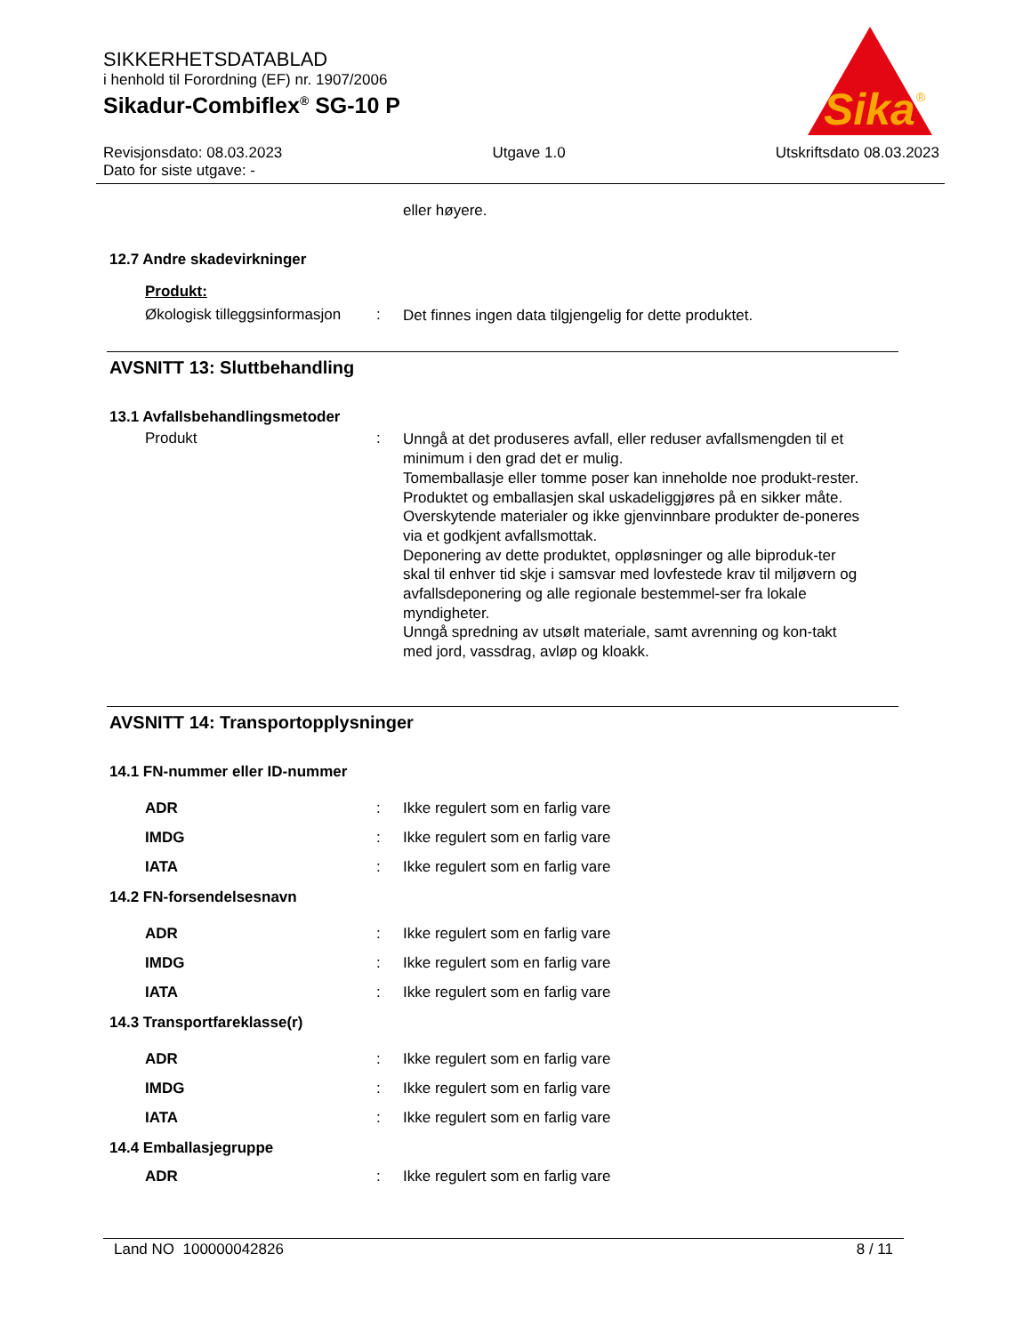SIKKERHETSDATABLAD
i henhold til Forordning (EF) nr. 1907/2006
Sikadur-Combiflex<sup>®</sup> SG-10 P
Sika
®
Revisjonsdato: 08.03.2023 Utgave 1.0 Utskriftsdato 08.03.2023
Dato for siste utgave: -
eller høyere.
12.7 Andre skadevirkninger
Produkt:
Økologisk tilleggsinformasjon
:
Det finnes ingen data tilgjengelig for dette produktet.
AVSNITT 13: Sluttbehandling
13.1 Avfallsbehandlingsmetoder
Produkt :
Unngå at det produseres avfall, eller reduser avfallsmengden til et minimum i den grad det er mulig.
Tomemballasje eller tomme poser kan inneholde noe produkt-rester.
Produktet og emballasjen skal uskadeliggjøres på en sikker måte.
Overskytende materialer og ikke gjenvinnbare produkter de-poneres via et godkjent avfallsmottak.
Deponering av dette produktet, oppløsninger og alle biproduk-ter skal til enhver tid skje i samsvar med lovfestede krav til miljøvern og avfallsdeponering og alle regionale bestemmel-ser fra lokale myndigheter.
Unngå spredning av utsølt materiale, samt avrenning og kon-takt med jord, vassdrag, avløp og kloakk.
AVSNITT 14: Transportopplysninger
14.1 FN-nummer eller ID-nummer
ADR
IMDG
IATA
:
:
:
Ikke regulert som en farlig vare
Ikke regulert som en farlig vare
Ikke regulert som en farlig vare
14.2 FN-forsendelsesnavn
ADR
IMDG
IATA
:
:
:
Ikke regulert som en farlig vare
Ikke regulert som en farlig vare
Ikke regulert som en farlig vare
14.3 Transportfareklasse(r)
ADR
IMDG
IATA
:
:
:
Ikke regulert som en farlig vare
Ikke regulert som en farlig vare
Ikke regulert som en farlig vare
14.4 Emballasjegruppe
ADR : Ikke regulert som en farlig vare
Land NO 100000042826 8 / 11